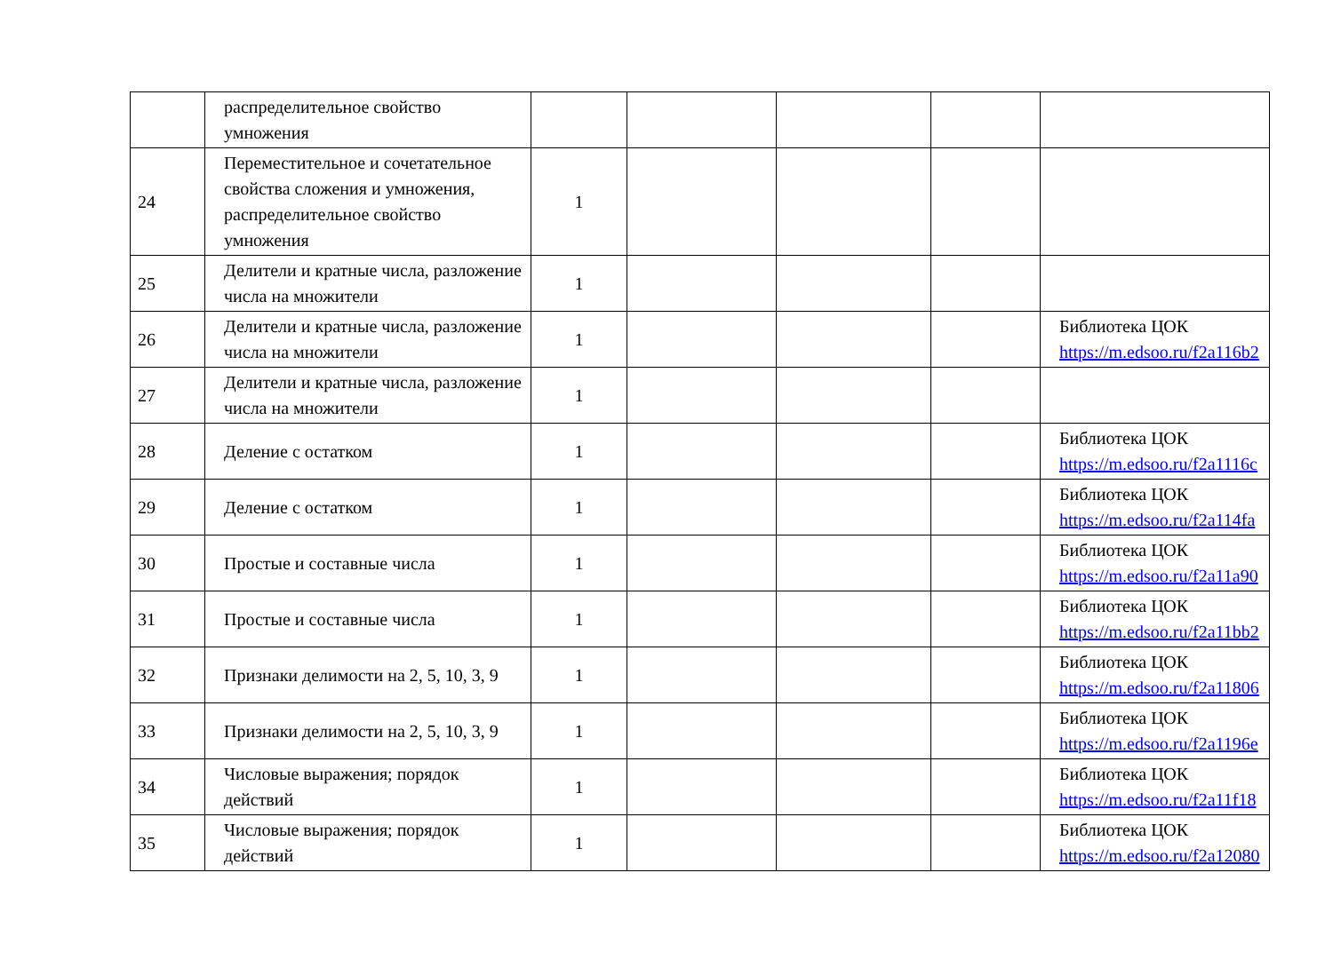| | распределительное свойство умножения | | | | | |
| 24 | Переместительное и сочетательное свойства сложения и умножения, распределительное свойство умножения | 1 | | | | |
| 25 | Делители и кратные числа, разложение числа на множители | 1 | | | | |
| 26 | Делители и кратные числа, разложение числа на множители | 1 | | | | Библиотека ЦОК https://m.edsoo.ru/f2a116b2 |
| 27 | Делители и кратные числа, разложение числа на множители | 1 | | | | |
| 28 | Деление с остатком | 1 | | | | Библиотека ЦОК https://m.edsoo.ru/f2a1116c |
| 29 | Деление с остатком | 1 | | | | Библиотека ЦОК https://m.edsoo.ru/f2a114fa |
| 30 | Простые и составные числа | 1 | | | | Библиотека ЦОК https://m.edsoo.ru/f2a11a90 |
| 31 | Простые и составные числа | 1 | | | | Библиотека ЦОК https://m.edsoo.ru/f2a11bb2 |
| 32 | Признаки делимости на 2, 5, 10, 3, 9 | 1 | | | | Библиотека ЦОК https://m.edsoo.ru/f2a11806 |
| 33 | Признаки делимости на 2, 5, 10, 3, 9 | 1 | | | | Библиотека ЦОК https://m.edsoo.ru/f2a1196e |
| 34 | Числовые выражения; порядок действий | 1 | | | | Библиотека ЦОК https://m.edsoo.ru/f2a11f18 |
| 35 | Числовые выражения; порядок действий | 1 | | | | Библиотека ЦОК https://m.edsoo.ru/f2a12080 |